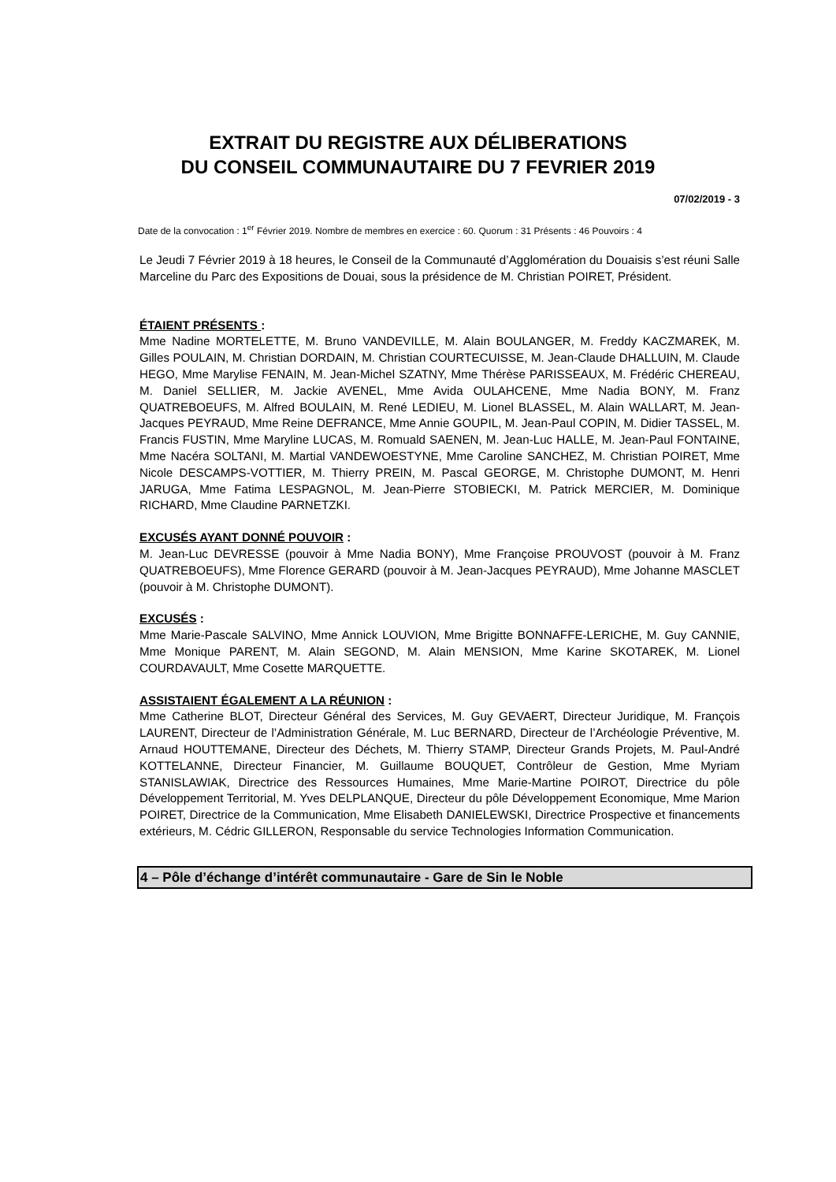EXTRAIT DU REGISTRE AUX DÉLIBERATIONS
DU CONSEIL COMMUNAUTAIRE DU 7 FEVRIER 2019
07/02/2019 - 3
Date de la convocation : 1<sup>er</sup> Février 2019. Nombre de membres en exercice : 60. Quorum : 31 Présents : 46 Pouvoirs : 4
Le Jeudi 7 Février 2019 à 18 heures, le Conseil de la Communauté d’Agglomération du Douaisis s’est réuni Salle Marceline du Parc des Expositions de Douai, sous la présidence de M. Christian POIRET, Président.
ÉTAIENT PRÉSENTS :
Mme Nadine MORTELETTE, M. Bruno VANDEVILLE, M. Alain BOULANGER, M. Freddy KACZMAREK, M. Gilles POULAIN, M. Christian DORDAIN, M. Christian COURTECUISSE, M. Jean-Claude DHALLUIN, M. Claude HEGO, Mme Marylise FENAIN, M. Jean-Michel SZATNY, Mme Thérèse PARISSEAUX, M. Frédéric CHEREAU, M. Daniel SELLIER, M. Jackie AVENEL, Mme Avida OULAHCENE, Mme Nadia BONY, M. Franz QUATREBOEUFS, M. Alfred BOULAIN, M. René LEDIEU, M. Lionel BLASSEL, M. Alain WALLART, M. Jean-Jacques PEYRAUD, Mme Reine DEFRANCE, Mme Annie GOUPIL, M. Jean-Paul COPIN, M. Didier TASSEL, M. Francis FUSTIN, Mme Maryline LUCAS, M. Romuald SAENEN, M. Jean-Luc HALLE, M. Jean-Paul FONTAINE, Mme Nacéra SOLTANI, M. Martial VANDEWOESTYNE, Mme Caroline SANCHEZ, M. Christian POIRET, Mme Nicole DESCAMPS-VOTTIER, M. Thierry PREIN, M. Pascal GEORGE, M. Christophe DUMONT, M. Henri JARUGA, Mme Fatima LESPAGNOL, M. Jean-Pierre STOBIECKI, M. Patrick MERCIER, M. Dominique RICHARD, Mme Claudine PARNETZKI.
EXCUSÉS AYANT DONNÉ POUVOIR :
M. Jean-Luc DEVRESSE (pouvoir à Mme Nadia BONY), Mme Françoise PROUVOST (pouvoir à M. Franz QUATREBOEUFS), Mme Florence GERARD (pouvoir à M. Jean-Jacques PEYRAUD), Mme Johanne MASCLET (pouvoir à M. Christophe DUMONT).
EXCUSÉS :
Mme Marie-Pascale SALVINO, Mme Annick LOUVION, Mme Brigitte BONNAFFE-LERICHE, M. Guy CANNIE, Mme Monique PARENT, M. Alain SEGOND, M. Alain MENSION, Mme Karine SKOTAREK, M. Lionel COURDAVAULT, Mme Cosette MARQUETTE.
ASSISTAIENT ÉGALEMENT A LA RÉUNION :
Mme Catherine BLOT, Directeur Général des Services, M. Guy GEVAERT, Directeur Juridique, M. François LAURENT, Directeur de l’Administration Générale, M. Luc BERNARD, Directeur de l’Archéologie Préventive, M. Arnaud HOUTTEMANE, Directeur des Déchets, M. Thierry STAMP, Directeur Grands Projets, M. Paul-André KOTTELANNE, Directeur Financier, M. Guillaume BOUQUET, Contrôleur de Gestion, Mme Myriam STANISLAWIAK, Directrice des Ressources Humaines, Mme Marie-Martine POIROT, Directrice du pôle Développement Territorial, M. Yves DELPLANQUE, Directeur du pôle Développement Economique, Mme Marion POIRET, Directrice de la Communication, Mme Elisabeth DANIELEWSKI, Directrice Prospective et financements extérieurs, M. Cédric GILLERON, Responsable du service Technologies Information Communication.
4 – Pôle d’échange d’intérêt communautaire - Gare de Sin le Noble